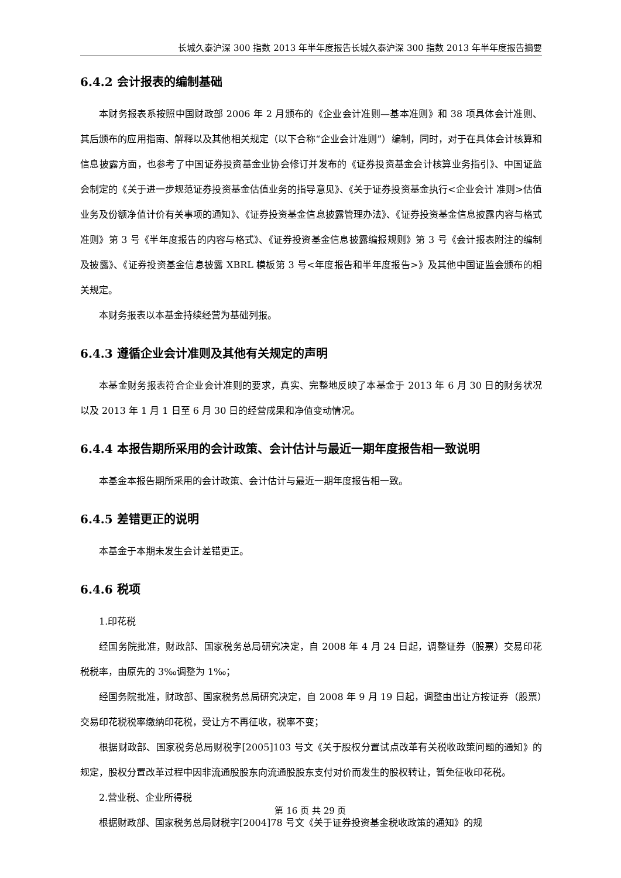长城久泰沪深 300 指数 2013 年半年度报告长城久泰沪深 300 指数 2013 年半年度报告摘要
6.4.2 会计报表的编制基础
本财务报表系按照中国财政部 2006 年 2 月颁布的《企业会计准则—基本准则》和 38 项具体会计准则、其后颁布的应用指南、解释以及其他相关规定（以下合称“企业会计准则”）编制，同时，对于在具体会计核算和信息披露方面，也参考了中国证券投资基金业协会修订并发布的《证券投资基金会计核算业务指引》、中国证监会制定的《关于进一步规范证券投资基金估值业务的指导意见》、《关于证券投资基金执行<企业会计 准则>估值业务及份额净值计价有关事项的通知》、《证券投资基金信息披露管理办法》、《证券投资基金信息披露内容与格式准则》第 3 号《半年度报告的内容与格式》、《证券投资基金信息披露编报规则》第 3 号《会计报表附注的编制及披露》、《证券投资基金信息披露 XBRL 模板第 3 号<年度报告和半年度报告>》及其他中国证监会颁布的相关规定。
本财务报表以本基金持续经营为基础列报。
6.4.3 遵循企业会计准则及其他有关规定的声明
本基金财务报表符合企业会计准则的要求，真实、完整地反映了本基金于 2013 年 6 月 30 日的财务状况以及 2013 年 1 月 1 日至 6 月 30 日的经营成果和净值变动情况。
6.4.4 本报告期所采用的会计政策、会计估计与最近一期年度报告相一致说明
本基金本报告期所采用的会计政策、会计估计与最近一期年度报告相一致。
6.4.5 差错更正的说明
本基金于本期未发生会计差错更正。
6.4.6 税项
1.印花税
经国务院批准，财政部、国家税务总局研究决定，自 2008 年 4 月 24 日起，调整证券（股票）交易印花税税率，由原先的 3‰调整为 1‰；
经国务院批准，财政部、国家税务总局研究决定，自 2008 年 9 月 19 日起，调整由出让方按证券（股票）交易印花税税率缴纳印花税，受让方不再征收，税率不变；
根据财政部、国家税务总局财税字[2005]103 号文《关于股权分置试点改革有关税收政策问题的通知》的规定，股权分置改革过程中因非流通股股东向流通股股东支付对价而发生的股权转让，暂免征收印花税。
2.营业税、企业所得税
根据财政部、国家税务总局财税字[2004]78 号文《关于证券投资基金税收政策的通知》的规
第 16 页 共 29 页